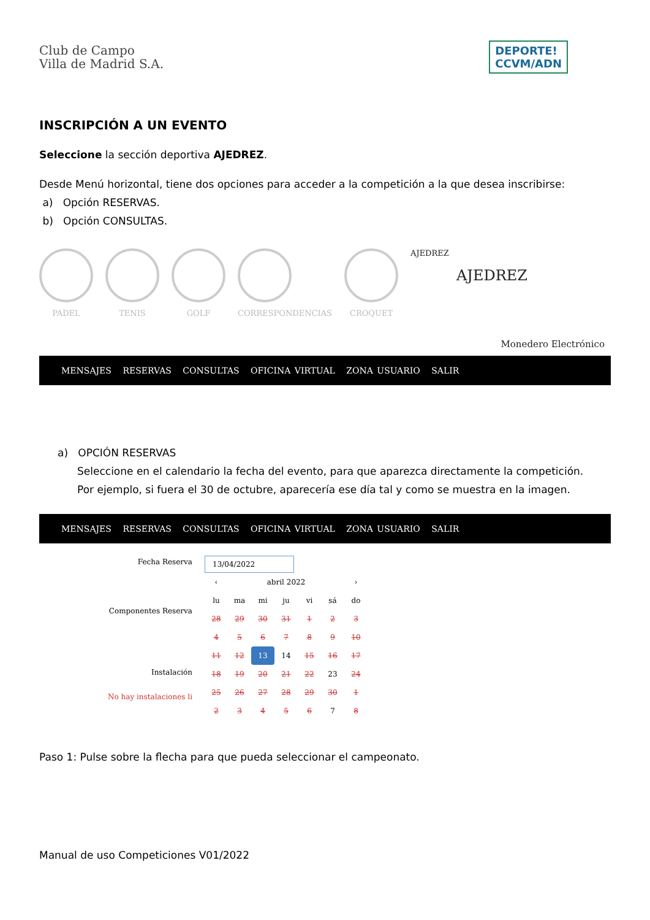Club de Campo
Villa de Madrid S.A.
DEPORTE!
CCVM/ADN
INSCRIPCIÓN A UN EVENTO
Seleccione la sección deportiva AJEDREZ.
Desde Menú horizontal, tiene dos opciones para acceder a la competición a la que desea inscribirse:
a) Opción RESERVAS.
b) Opción CONSULTAS.
PADEL TENIS GOLF CORRESPONDENCIAS CROQUET AJEDREZ
AJEDREZ
Monedero Electrónico
MENSAJES RESERVAS CONSULTAS OFICINA VIRTUAL ZONA USUARIO SALIR
a) OPCIÓN RESERVAS
Seleccione en el calendario la fecha del evento, para que aparezca directamente la competición.
Por ejemplo, si fuera el 30 de octubre, aparecería ese día tal y como se muestra en la imagen.
MENSAJES RESERVAS CONSULTAS OFICINA VIRTUAL ZONA USUARIO SALIR
Fecha Reserva
Componentes Reserva
Instalación
No hay instalaciones li
13/04/2022
| ‹ | abril 2022 | | | | | › |
| lu | ma | mi | ju | vi | sá | do |
| 28 | 29 | 30 | 31 | 1 | 2 | 3 |
| 4 | 5 | 6 | 7 | 8 | 9 | 10 |
| 11 | 12 | 13 | 14 | 15 | 16 | 17 |
| 18 | 19 | 20 | 21 | 22 | 23 | 24 |
| 25 | 26 | 27 | 28 | 29 | 30 | 1 |
| 2 | 3 | 4 | 5 | 6 | 7 | 8 |
Paso 1: Pulse sobre la flecha para que pueda seleccionar el campeonato.
Manual de uso Competiciones V01/2022